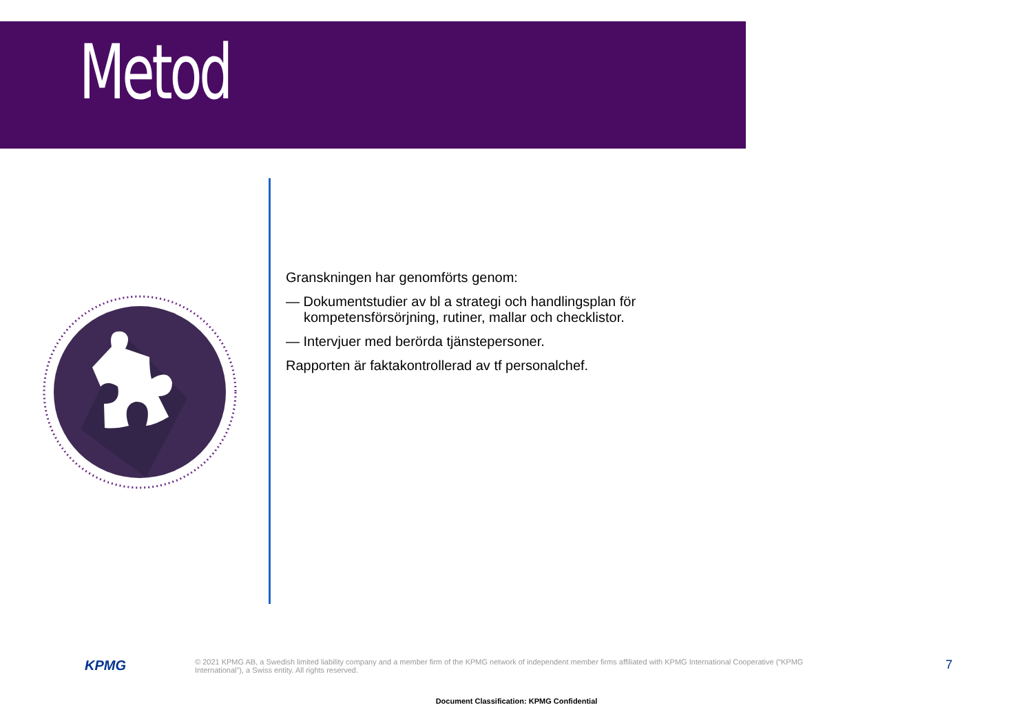Metod
Granskningen har genomförts genom:
— Dokumentstudier av bl a strategi och handlingsplan för kompetensförsörjning, rutiner, mallar och checklistor.
— Intervjuer med berörda tjänstepersoner.
Rapporten är faktakontrollerad av tf personalchef.
KPMG
© 2021 KPMG AB, a Swedish limited liability company and a member firm of the KPMG network of independent member firms affiliated with KPMG International Cooperative (“KPMG International”), a Swiss entity. All rights reserved.
7
Document Classification: KPMG Confidential